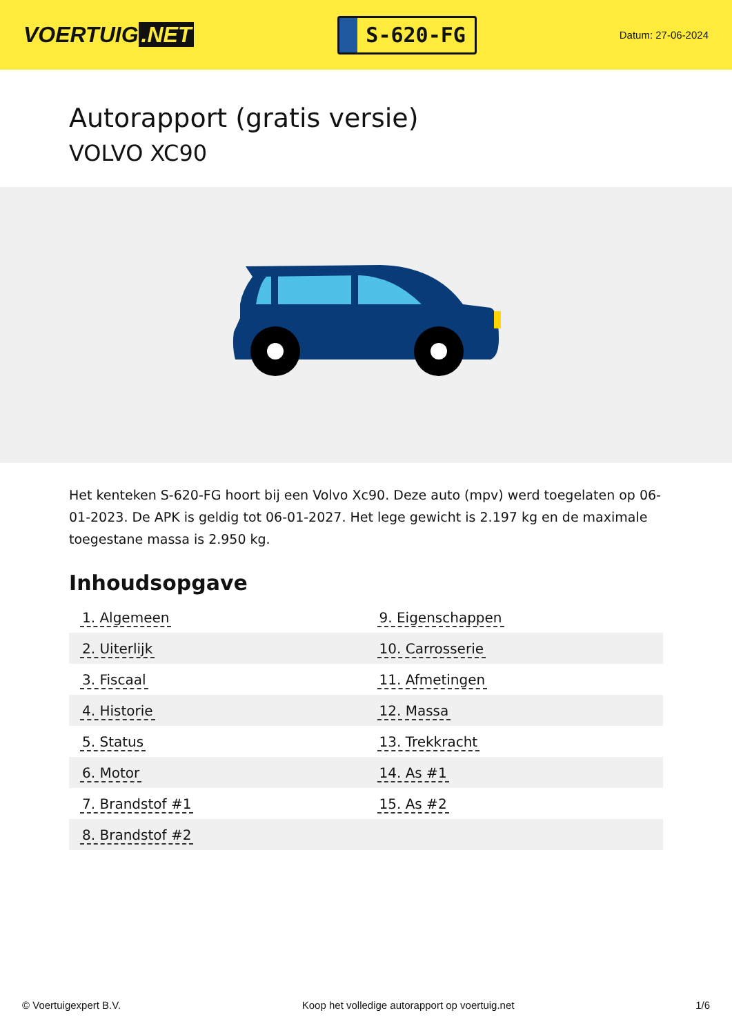VOERTUIG.NET
S-620-FG
Datum: 27-06-2024
Autorapport (gratis versie)
VOLVO XC90
Het kenteken S-620-FG hoort bij een Volvo Xc90. Deze auto (mpv) werd toegelaten op 06-01-2023. De APK is geldig tot 06-01-2027. Het lege gewicht is 2.197 kg en de maximale toegestane massa is 2.950 kg.
Inhoudsopgave
| 1. Algemeen | 9. Eigenschappen |
| 2. Uiterlijk | 10. Carrosserie |
| 3. Fiscaal | 11. Afmetingen |
| 4. Historie | 12. Massa |
| 5. Status | 13. Trekkracht |
| 6. Motor | 14. As #1 |
| 7. Brandstof #1 | 15. As #2 |
| 8. Brandstof #2 | |
© Voertuigexpert B.V. Koop het volledige autorapport op voertuig.net 1/6